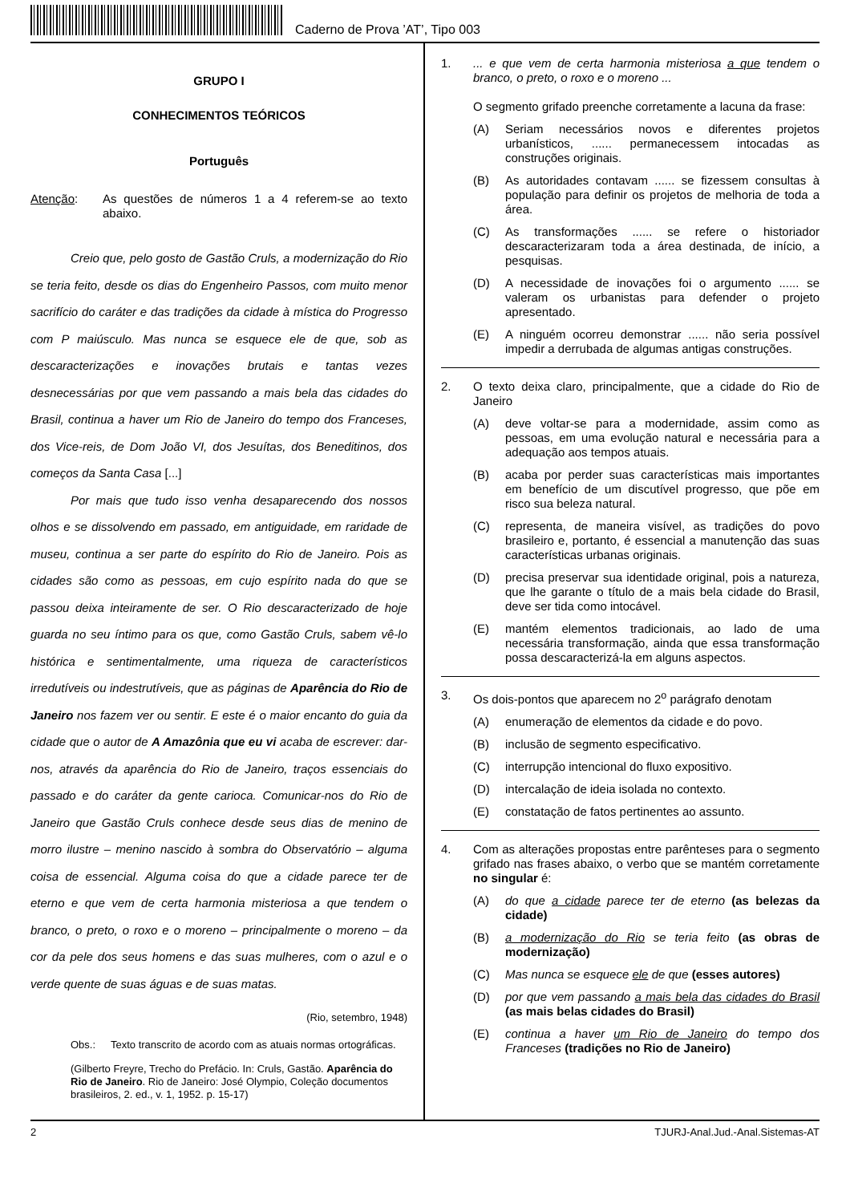Caderno de Prova ’AT’, Tipo 003
GRUPO I
CONHECIMENTOS TEÓRICOS
Português
Atenção: As questões de números 1 a 4 referem-se ao texto abaixo.
Creio que, pelo gosto de Gastão Cruls, a modernização do Rio se teria feito, desde os dias do Engenheiro Passos, com muito menor sacrifício do caráter e das tradições da cidade à mística do Progresso com P maiúsculo. Mas nunca se esquece ele de que, sob as descaracterizações e inovações brutais e tantas vezes desnecessárias por que vem passando a mais bela das cidades do Brasil, continua a haver um Rio de Janeiro do tempo dos Franceses, dos Vice-reis, de Dom João VI, dos Jesuítas, dos Beneditinos, dos começos da Santa Casa [...]
Por mais que tudo isso venha desaparecendo dos nossos olhos e se dissolvendo em passado, em antiguidade, em raridade de museu, continua a ser parte do espírito do Rio de Janeiro. Pois as cidades são como as pessoas, em cujo espírito nada do que se passou deixa inteiramente de ser. O Rio descaracterizado de hoje guarda no seu íntimo para os que, como Gastão Cruls, sabem vê-lo histórica e sentimentalmente, uma riqueza de característicos irredutíveis ou indestrutíveis, que as páginas de Aparência do Rio de Janeiro nos fazem ver ou sentir. E este é o maior encanto do guia da cidade que o autor de A Amazônia que eu vi acaba de escrever: dar-nos, através da aparência do Rio de Janeiro, traços essenciais do passado e do caráter da gente carioca. Comunicar-nos do Rio de Janeiro que Gastão Cruls conhece desde seus dias de menino de morro ilustre – menino nascido à sombra do Observatório – alguma coisa de essencial. Alguma coisa do que a cidade parece ter de eterno e que vem de certa harmonia misteriosa a que tendem o branco, o preto, o roxo e o moreno – principalmente o moreno – da cor da pele dos seus homens e das suas mulheres, com o azul e o verde quente de suas águas e de suas matas.
(Rio, setembro, 1948)
Obs.: Texto transcrito de acordo com as atuais normas ortográficas.
(Gilberto Freyre, Trecho do Prefácio. In: Cruls, Gastão. Aparência do Rio de Janeiro. Rio de Janeiro: José Olympio, Coleção documentos brasileiros, 2. ed., v. 1, 1952. p. 15-17)
1.... e que vem de certa harmonia misteriosa a que tendem o branco, o preto, o roxo e o moreno ...
O segmento grifado preenche corretamente a lacuna da frase:
(A) Seriam necessários novos e diferentes projetos urbanísticos, ...... permanecessem intocadas as construções originais.
(B) As autoridades contavam ...... se fizessem consultas à população para definir os projetos de melhoria de toda a área.
(C) As transformações ...... se refere o historiador descaracterizaram toda a área destinada, de início, a pesquisas.
(D) A necessidade de inovações foi o argumento ...... se valeram os urbanistas para defender o projeto apresentado.
(E) A ninguém ocorreu demonstrar ...... não seria possível impedir a derrubada de algumas antigas construções.
2. O texto deixa claro, principalmente, que a cidade do Rio de Janeiro
(A) deve voltar-se para a modernidade, assim como as pessoas, em uma evolução natural e necessária para a adequação aos tempos atuais.
(B) acaba por perder suas características mais importantes em benefício de um discutível progresso, que põe em risco sua beleza natural.
(C) representa, de maneira visível, as tradições do povo brasileiro e, portanto, é essencial a manutenção das suas características urbanas originais.
(D) precisa preservar sua identidade original, pois a natureza, que lhe garante o título de a mais bela cidade do Brasil, deve ser tida como intocável.
(E) mantém elementos tradicionais, ao lado de uma necessária transformação, ainda que essa transformação possa descaracterizá-la em alguns aspectos.
3. Os dois-pontos que aparecem no 2<sup>o</sup> parágrafo denotam
(A) enumeração de elementos da cidade e do povo.
(B) inclusão de segmento especificativo.
(C) interrupção intencional do fluxo expositivo.
(D) intercalação de ideia isolada no contexto.
(E) constatação de fatos pertinentes ao assunto.
4. Com as alterações propostas entre parênteses para o segmento grifado nas frases abaixo, o verbo que se mantém corretamente no singular é:
(A) do que a cidade parece ter de eterno (as belezas da cidade)
(B) a modernização do Rio se teria feito (as obras de modernização)
(C) Mas nunca se esquece ele de que (esses autores)
(D) por que vem passando a mais bela das cidades do Brasil (as mais belas cidades do Brasil)
(E) continua a haver um Rio de Janeiro do tempo dos Franceses (tradições no Rio de Janeiro)
2 TJURJ-Anal.Jud.-Anal.Sistemas-AT